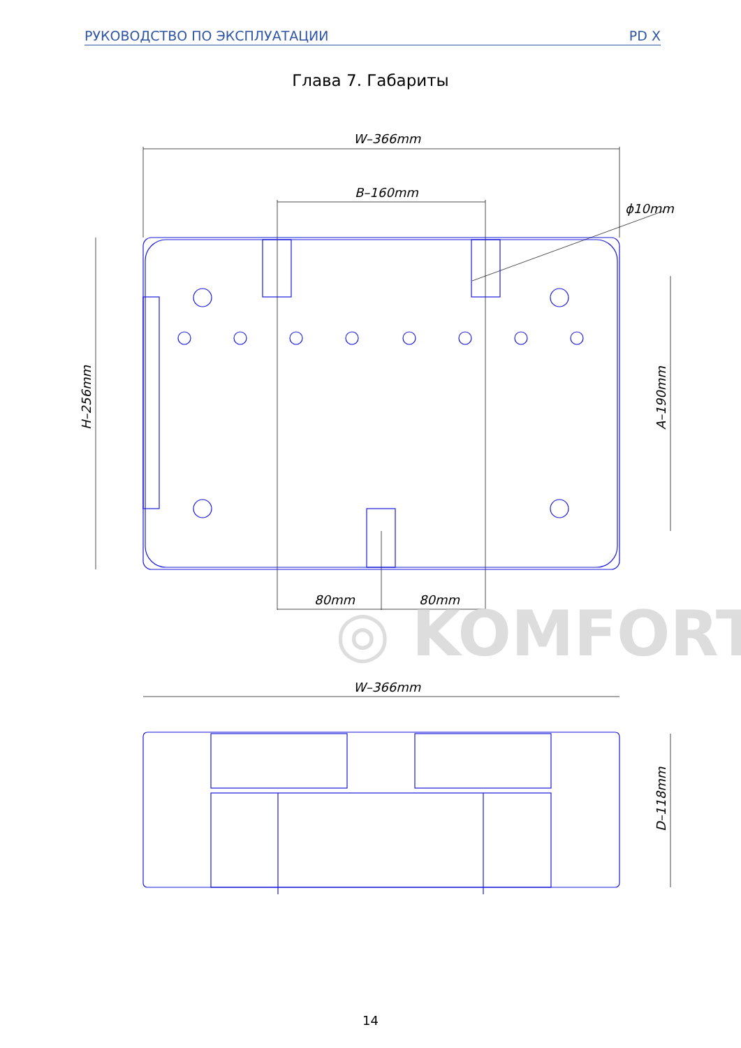РУКОВОДСТВО ПО ЭКСПЛУАТАЦИИ PD X
Глава 7. Габариты
◎ KOMFORT
W–366mm
B–160mm
ϕ10mm
80mm
80mm
W–366mm
H–256mm
A–190mm
D–118mm
14